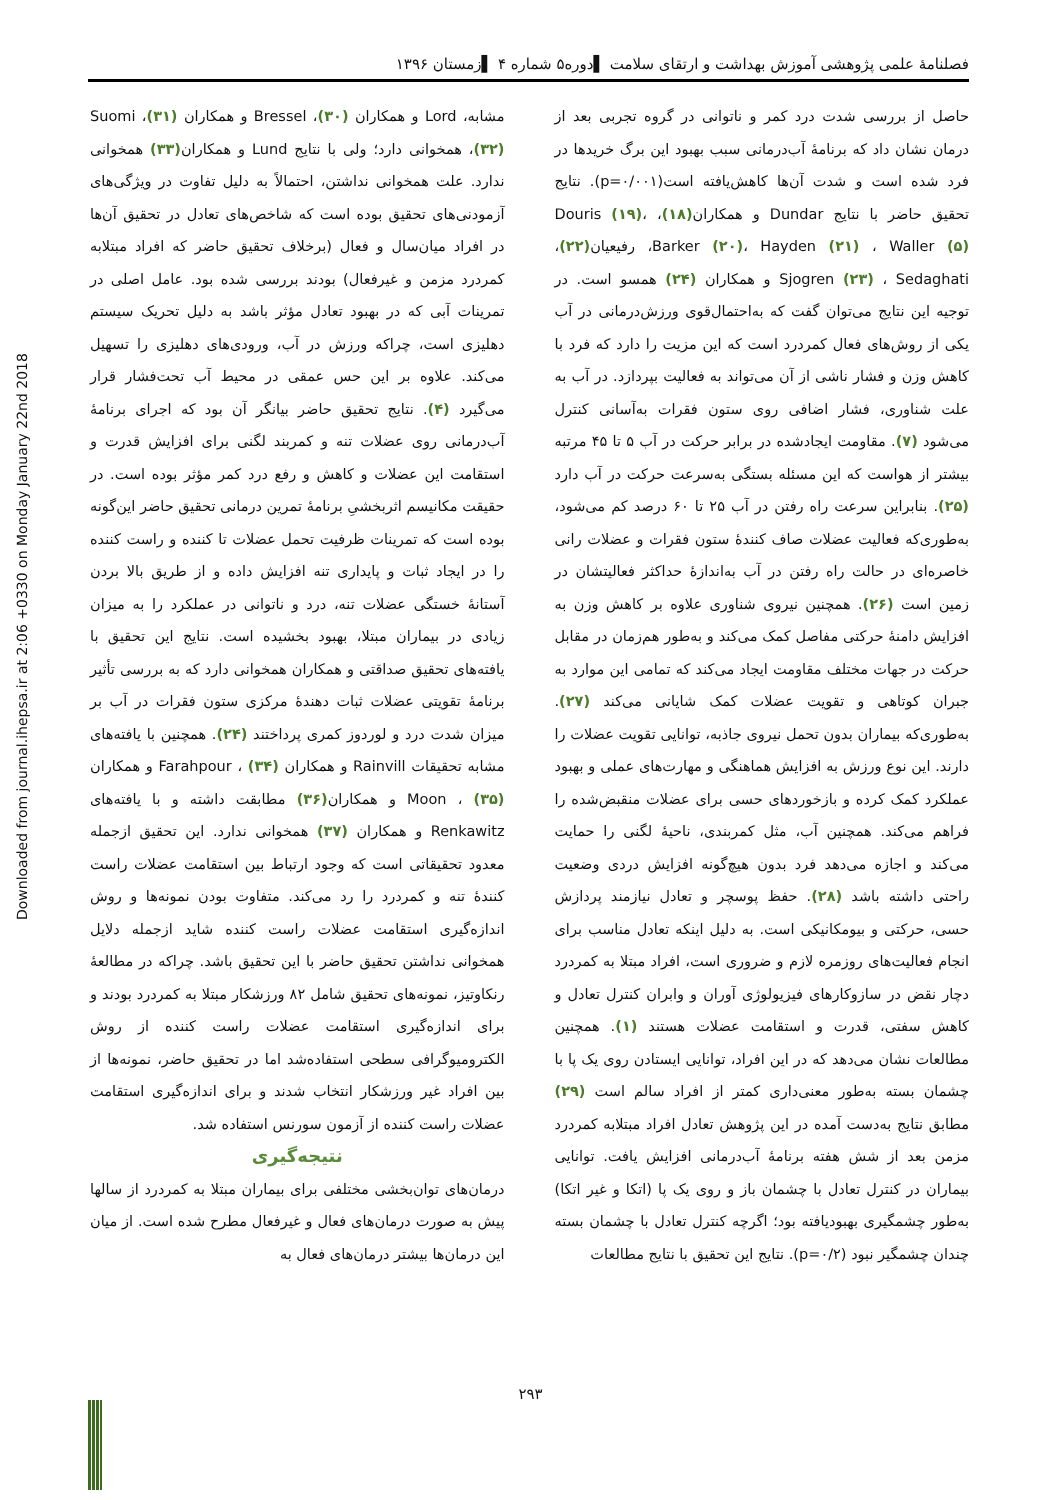Downloaded from journal.ihepsa.ir at 2:06 +0330 on Monday January 22nd 2018
فصلنامهٔ علمی پژوهشی آموزش بهداشت و ارتقای سلامت ▌دوره۵ شماره ۴ ▌زمستان ۱۳۹۶
حاصل از بررسی شدت درد کمر و ناتوانی در گروه تجربی بعد از درمان نشان داد که برنامهٔ آب‌درمانی سبب بهبود این برگ خریدها در فرد شده است و شدت آن‌ها کاهش‌یافته است(p=۰/۰۰۱). نتایج تحقیق حاضر با نتایج Dundar و همکاران(۱۸)، Douris (۱۹)، Barker (۲۰)، Hayden (۲۱) ، Waller (۵)، رفیعیان(۲۲)، Sjogren (۲۳) ، Sedaghati و همکاران (۲۴) همسو است. در توجیه این نتایج می‌توان گفت که به‌احتمال‌قوی ورزش‌درمانی در آب یکی از روش‌های فعال کمردرد است که این مزیت را دارد که فرد با کاهش وزن و فشار ناشی از آن می‌تواند به فعالیت بپردازد. در آب به علت شناوری، فشار اضافی روی ستون فقرات به‌آسانی کنترل می‌شود (۷). مقاومت ایجادشده در برابر حرکت در آب ۵ تا ۴۵ مرتبه بیشتر از هواست که این مسئله بستگی به‌سرعت حرکت در آب دارد (۲۵). بنابراین سرعت راه رفتن در آب ۲۵ تا ۶۰ درصد کم می‌شود، به‌طوری‌که فعالیت عضلات صاف کنندهٔ ستون فقرات و عضلات رانی خاصره‌ای در حالت راه رفتن در آب به‌اندازهٔ حداکثر فعالیتشان در زمین است (۲۶). همچنین نیروی شناوری علاوه بر کاهش وزن به افزایش دامنهٔ حرکتی مفاصل کمک می‌کند و به‌طور هم‌زمان در مقابل حرکت در جهات مختلف مقاومت ایجاد می‌کند که تمامی این موارد به جبران کوتاهی و تقویت عضلات کمک شایانی می‌کند (۲۷). به‌طوری‌که بیماران بدون تحمل نیروی جاذبه، توانایی تقویت عضلات را دارند. این نوع ورزش به افزایش هماهنگی و مهارت‌های عملی و بهبود عملکرد کمک کرده و بازخوردهای حسی برای عضلات منقبض‌شده را فراهم می‌کند. همچنین آب، مثل کمربندی، ناحیهٔ لگنی را حمایت می‌کند و اجازه می‌دهد فرد بدون هیچ‌گونه افزایش دردی وضعیت راحتی داشته باشد (۲۸). حفظ پوسچر و تعادل نیازمند پردازش حسی، حرکتی و بیومکانیکی است. به دلیل اینکه تعادل مناسب برای انجام فعالیت‌های روزمره لازم و ضروری است، افراد مبتلا به کمردرد دچار نقض در سازوکارهای فیزیولوژی آوران و وابران کنترل تعادل و کاهش سفتی، قدرت و استقامت عضلات هستند (۱). همچنین مطالعات نشان می‌دهد که در این افراد، توانایی ایستادن روی یک پا با چشمان بسته به‌طور معنی‌داری کمتر از افراد سالم است (۲۹) مطابق نتایج به‌دست آمده در این پژوهش تعادل افراد مبتلابه کمردرد مزمن بعد از شش هفته برنامهٔ آب‌درمانی افزایش یافت. توانایی بیماران در کنترل تعادل با چشمان باز و روی یک پا (اتکا و غیر اتکا) به‌طور چشمگیری بهبودیافته بود؛ اگرچه کنترل تعادل با چشمان بسته چندان چشمگیر نبود (p=۰/۲). نتایج این تحقیق با نتایج مطالعات
مشابه، Lord و همکاران (۳۰)، Bressel و همکاران (۳۱)، Suomi (۳۲)، همخوانی دارد؛ ولی با نتایج Lund و همکاران(۳۳) همخوانی ندارد. علت همخوانی نداشتن، احتمالاً به دلیل تفاوت در ویژگی‌های آزمودنی‌های تحقیق بوده است که شاخص‌های تعادل در تحقیق آن‌ها در افراد میان‌سال و فعال (برخلاف تحقیق حاضر که افراد مبتلابه کمردرد مزمن و غیرفعال) بودند بررسی شده بود. عامل اصلی در تمرینات آبی که در بهبود تعادل مؤثر باشد به دلیل تحریک سیستم دهلیزی است، چراکه ورزش در آب، ورودی‌های دهلیزی را تسهیل می‌کند. علاوه بر این حس عمقی در محیط آب تحت‌فشار قرار می‌گیرد (۴). نتایج تحقیق حاضر بیانگر آن بود که اجرای برنامهٔ آب‌درمانی روی عضلات تنه و کمربند لگنی برای افزایش قدرت و استقامت این عضلات و کاهش و رفع درد کمر مؤثر بوده است. در حقیقت مکانیسم اثربخشیِ برنامهٔ تمرین درمانی تحقیق حاضر این‌گونه بوده است که تمرینات ظرفیت تحمل عضلات تا کننده و راست کننده را در ایجاد ثبات و پایداری تنه افزایش داده و از طریق بالا بردن آستانهٔ خستگی عضلات تنه، درد و ناتوانی در عملکرد را به میزان زیادی در بیماران مبتلا، بهبود بخشیده است. نتایج این تحقیق با یافته‌های تحقیق صداقتی و همکاران همخوانی دارد که به بررسی تأثیر برنامهٔ تقویتی عضلات ثبات دهندهٔ مرکزی ستون فقرات در آب بر میزان شدت درد و لوردوز کمری پرداختند (۲۴). همچنین با یافته‌های مشابه تحقیقات Rainvill و همکاران (۳۴) ، Farahpour و همکاران (۳۵) ، Moon و همکاران(۳۶) مطابقت داشته و با یافته‌های Renkawitz و همکاران (۳۷) همخوانی ندارد. این تحقیق ازجمله معدود تحقیقاتی است که وجود ارتباط بین استقامت عضلات راست کنندهٔ تنه و کمردرد را رد می‌کند. متفاوت بودن نمونه‌ها و روش اندازه‌گیری استقامت عضلات راست کننده شاید ازجمله دلایل همخوانی نداشتن تحقیق حاضر با این تحقیق باشد. چراکه در مطالعهٔ رنکاوتیز، نمونه‌های تحقیق شامل ۸۲ ورزشکار مبتلا به کمردرد بودند و برای اندازه‌گیری استقامت عضلات راست کننده از روش الکترومیوگرافی سطحی استفاده‌شد اما در تحقیق حاضر، نمونه‌ها از بین افراد غیر ورزشکار انتخاب شدند و برای اندازه‌گیری استقامت عضلات راست کننده از آزمون سورنس استفاده شد.
نتیجه‌گیری
درمان‌های توان‌بخشی مختلفی برای بیماران مبتلا به کمردرد از سالها پیش به صورت درمان‌های فعال و غیرفعال مطرح شده است. از میان این درمان‌ها بیشتر درمان‌های فعال به
۲۹۳